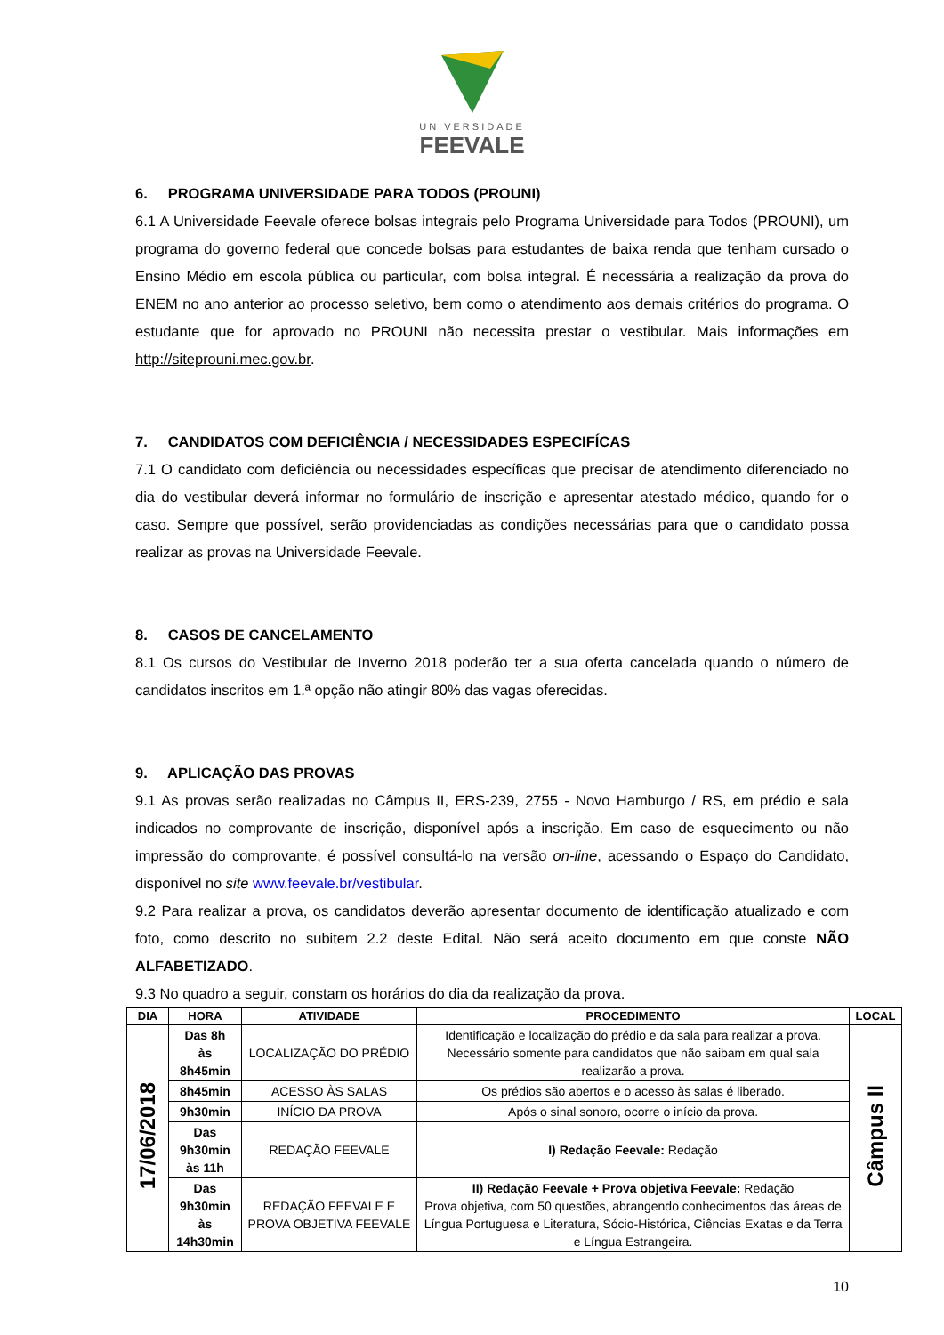UNIVERSIDADE
FEEVALE
6. PROGRAMA UNIVERSIDADE PARA TODOS (PROUNI)
6.1 A Universidade Feevale oferece bolsas integrais pelo Programa Universidade para Todos (PROUNI), um programa do governo federal que concede bolsas para estudantes de baixa renda que tenham cursado o Ensino Médio em escola pública ou particular, com bolsa integral. É necessária a realização da prova do ENEM no ano anterior ao processo seletivo, bem como o atendimento aos demais critérios do programa. O estudante que for aprovado no PROUNI não necessita prestar o vestibular. Mais informações em http://siteprouni.mec.gov.br.
7. CANDIDATOS COM DEFICIÊNCIA / NECESSIDADES ESPECIFÍCAS
7.1 O candidato com deficiência ou necessidades específicas que precisar de atendimento diferenciado no dia do vestibular deverá informar no formulário de inscrição e apresentar atestado médico, quando for o caso. Sempre que possível, serão providenciadas as condições necessárias para que o candidato possa realizar as provas na Universidade Feevale.
8. CASOS DE CANCELAMENTO
8.1 Os cursos do Vestibular de Inverno 2018 poderão ter a sua oferta cancelada quando o número de candidatos inscritos em 1.ª opção não atingir 80% das vagas oferecidas.
9. APLICAÇÃO DAS PROVAS
9.1 As provas serão realizadas no Câmpus II, ERS-239, 2755 - Novo Hamburgo / RS, em prédio e sala indicados no comprovante de inscrição, disponível após a inscrição. Em caso de esquecimento ou não impressão do comprovante, é possível consultá-lo na versão on-line, acessando o Espaço do Candidato, disponível no site www.feevale.br/vestibular.
9.2 Para realizar a prova, os candidatos deverão apresentar documento de identificação atualizado e com foto, como descrito no subitem 2.2 deste Edital. Não será aceito documento em que conste NÃO ALFABETIZADO.
9.3 No quadro a seguir, constam os horários do dia da realização da prova.
| DIA | HORA | ATIVIDADE | PROCEDIMENTO | LOCAL |
| --- | --- | --- | --- | --- |
| 17/06/2018 | Das 8h às 8h45min | LOCALIZAÇÃO DO PRÉDIO | Identificação e localização do prédio e da sala para realizar a prova. Necessário somente para candidatos que não saibam em qual sala realizarão a prova. | Câmpus II |
| | 8h45min | ACESSO ÀS SALAS | Os prédios são abertos e o acesso às salas é liberado. | |
| | 9h30min | INÍCIO DA PROVA | Após o sinal sonoro, ocorre o início da prova. | |
| | Das 9h30min às 11h | REDAÇÃO FEEVALE | I) Redação Feevale: Redação | |
| | Das 9h30min às 14h30min | REDAÇÃO FEEVALE E PROVA OBJETIVA FEEVALE | II) Redação Feevale + Prova objetiva Feevale: Redação Prova objetiva, com 50 questões, abrangendo conhecimentos das áreas de Língua Portuguesa e Literatura, Sócio-Histórica, Ciências Exatas e da Terra e Língua Estrangeira. | |
10